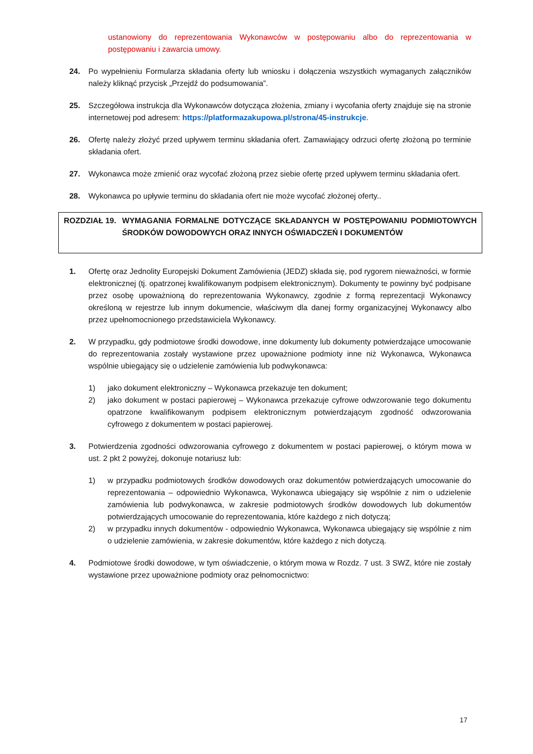ustanowiony do reprezentowania Wykonawców w postępowaniu albo do reprezentowania w postępowaniu i zawarcia umowy.
24. Po wypełnieniu Formularza składania oferty lub wniosku i dołączenia wszystkich wymaganych załączników należy kliknąć przycisk „Przejdź do podsumowania”.
25. Szczegółowa instrukcja dla Wykonawców dotycząca złożenia, zmiany i wycofania oferty znajduje się na stronie internetowej pod adresem: https://platformazakupowa.pl/strona/45-instrukcje.
26. Ofertę należy złożyć przed upływem terminu składania ofert. Zamawiający odrzuci ofertę złożoną po terminie składania ofert.
27. Wykonawca może zmienić oraz wycofać złożoną przez siebie ofertę przed upływem terminu składania ofert.
28. Wykonawca po upływie terminu do składania ofert nie może wycofać złożonej oferty..
ROZDZIAŁ 19. WYMAGANIA FORMALNE DOTYCZĄCE SKŁADANYCH W POSTĘPOWANIU PODMIOTOWYCH ŚRODKÓW DOWODOWYCH ORAZ INNYCH OŚWIADCZEŃ I DOKUMENTÓW
1. Ofertę oraz Jednolity Europejski Dokument Zamówienia (JEDZ) składa się, pod rygorem nieważności, w formie elektronicznej (tj. opatrzonej kwalifikowanym podpisem elektronicznym). Dokumenty te powinny być podpisane przez osobę upoważnioną do reprezentowania Wykonawcy, zgodnie z formą reprezentacji Wykonawcy określoną w rejestrze lub innym dokumencie, właściwym dla danej formy organizacyjnej Wykonawcy albo przez upełnomocnionego przedstawiciela Wykonawcy.
2. W przypadku, gdy podmiotowe środki dowodowe, inne dokumenty lub dokumenty potwierdzające umocowanie do reprezentowania zostały wystawione przez upoważnione podmioty inne niż Wykonawca, Wykonawca wspólnie ubiegający się o udzielenie zamówienia lub podwykonawca:
1) jako dokument elektroniczny – Wykonawca przekazuje ten dokument;
2) jako dokument w postaci papierowej – Wykonawca przekazuje cyfrowe odwzorowanie tego dokumentu opatrzone kwalifikowanym podpisem elektronicznym potwierdzającym zgodność odwzorowania cyfrowego z dokumentem w postaci papierowej.
3. Potwierdzenia zgodności odwzorowania cyfrowego z dokumentem w postaci papierowej, o którym mowa w ust. 2 pkt 2 powyżej, dokonuje notariusz lub:
1) w przypadku podmiotowych środków dowodowych oraz dokumentów potwierdzających umocowanie do reprezentowania – odpowiednio Wykonawca, Wykonawca ubiegający się wspólnie z nim o udzielenie zamówienia lub podwykonawca, w zakresie podmiotowych środków dowodowych lub dokumentów potwierdzających umocowanie do reprezentowania, które każdego z nich dotyczą;
2) w przypadku innych dokumentów - odpowiednio Wykonawca, Wykonawca ubiegający się wspólnie z nim o udzielenie zamówienia, w zakresie dokumentów, które każdego z nich dotyczą.
4. Podmiotowe środki dowodowe, w tym oświadczenie, o którym mowa w Rozdz. 7 ust. 3 SWZ, które nie zostały wystawione przez upoważnione podmioty oraz pełnomocnictwo:
17